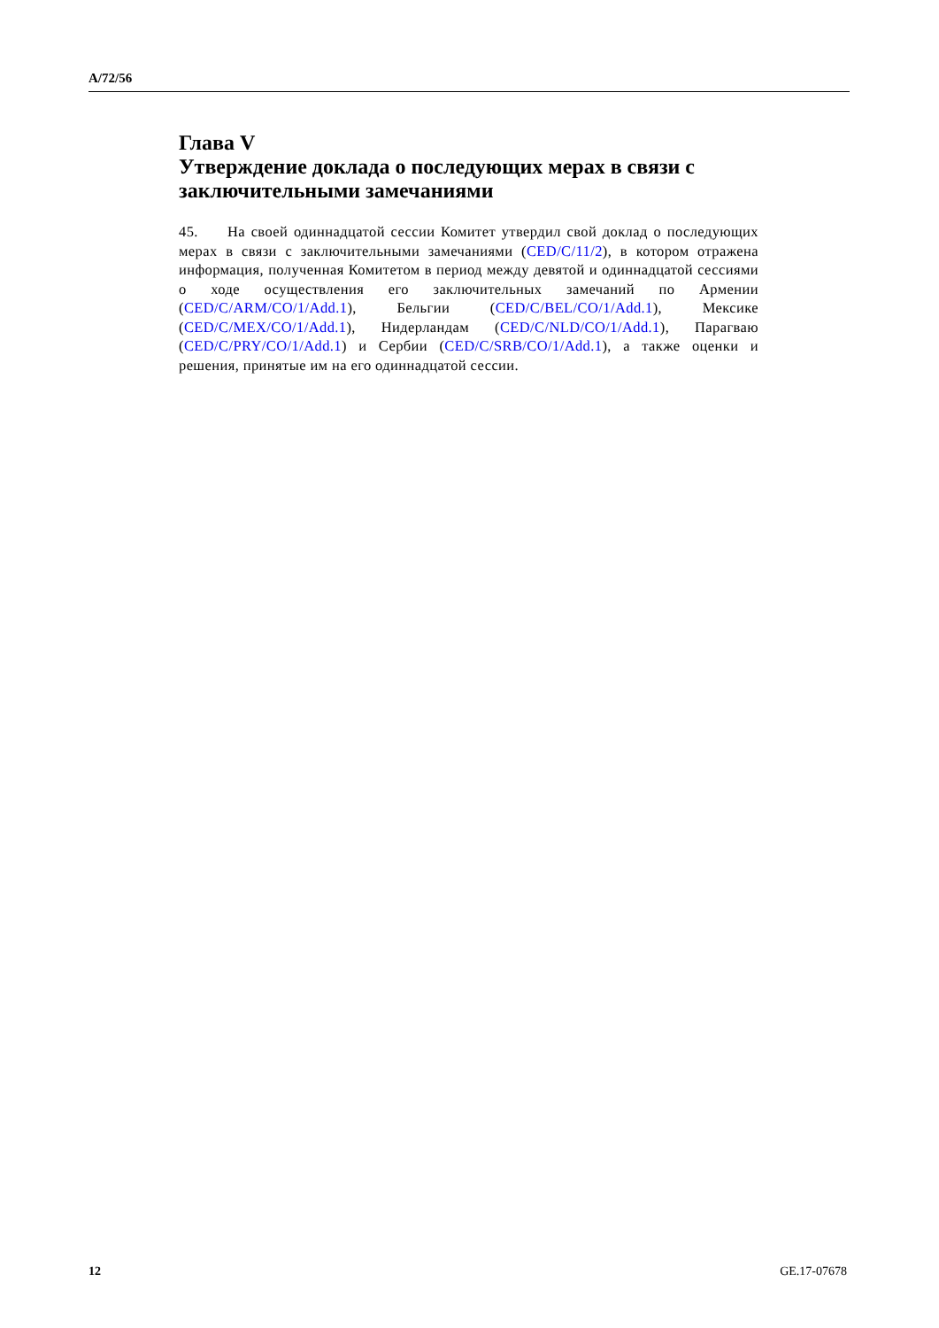A/72/56
Глава V
Утверждение доклада о последующих мерах в связи с заключительными замечаниями
45. На своей одиннадцатой сессии Комитет утвердил свой доклад о последующих мерах в связи с заключительными замечаниями (CED/C/11/2), в котором отражена информация, полученная Комитетом в период между девятой и одиннадцатой сессиями о ходе осуществления его заключительных замечаний по Армении (CED/C/ARM/CO/1/Add.1), Бельгии (CED/C/BEL/CO/1/Add.1), Мексике (CED/C/MEX/CO/1/Add.1), Нидерландам (CED/C/NLD/CO/1/Add.1), Парагваю (CED/C/PRY/CO/1/Add.1) и Сербии (CED/C/SRB/CO/1/Add.1), а также оценки и решения, принятые им на его одиннадцатой сессии.
12 GE.17-07678